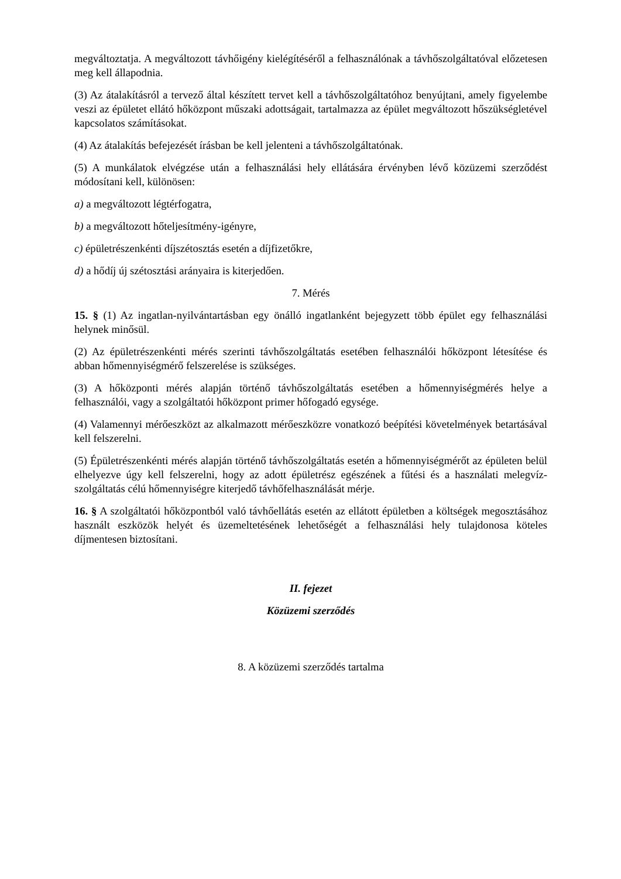megváltoztatja. A megváltozott távhőigény kielégítéséről a felhasználónak a távhőszolgáltatóval előzetesen meg kell állapodnia.
(3) Az átalakításról a tervező által készített tervet kell a távhőszolgáltatóhoz benyújtani, amely figyelembe veszi az épületet ellátó hőközpont műszaki adottságait, tartalmazza az épület megváltozott hőszükségletével kapcsolatos számításokat.
(4) Az átalakítás befejezését írásban be kell jelenteni a távhőszolgáltatónak.
(5) A munkálatok elvégzése után a felhasználási hely ellátására érvényben lévő közüzemi szerződést módosítani kell, különösen:
a) a megváltozott légtérfogatra,
b) a megváltozott hőteljesítmény-igényre,
c) épületrészenkénti díjszétosztás esetén a díjfizetőkre,
d) a hődíj új szétosztási arányaira is kiterjedően.
7. Mérés
15. § (1) Az ingatlan-nyilvántartásban egy önálló ingatlanként bejegyzett több épület egy felhasználási helynek minősül.
(2) Az épületrészenkénti mérés szerinti távhőszolgáltatás esetében felhasználói hőközpont létesítése és abban hőmennyiségmérő felszerelése is szükséges.
(3) A hőközponti mérés alapján történő távhőszolgáltatás esetében a hőmennyiségmérés helye a felhasználói, vagy a szolgáltatói hőközpont primer hőfogadó egysége.
(4) Valamennyi mérőeszközt az alkalmazott mérőeszközre vonatkozó beépítési követelmények betartásával kell felszerelni.
(5) Épületrészenkénti mérés alapján történő távhőszolgáltatás esetén a hőmennyiségmérőt az épületen belül elhelyezve úgy kell felszerelni, hogy az adott épületrész egészének a fűtési és a használati melegvíz-szolgáltatás célú hőmennyiségre kiterjedő távhőfelhasználását mérje.
16. § A szolgáltatói hőközpontból való távhőellátás esetén az ellátott épületben a költségek megosztásához használt eszközök helyét és üzemeltetésének lehetőségét a felhasználási hely tulajdonosa köteles díjmentesen biztosítani.
II. fejezet
Közüzemi szerződés
8. A közüzemi szerződés tartalma